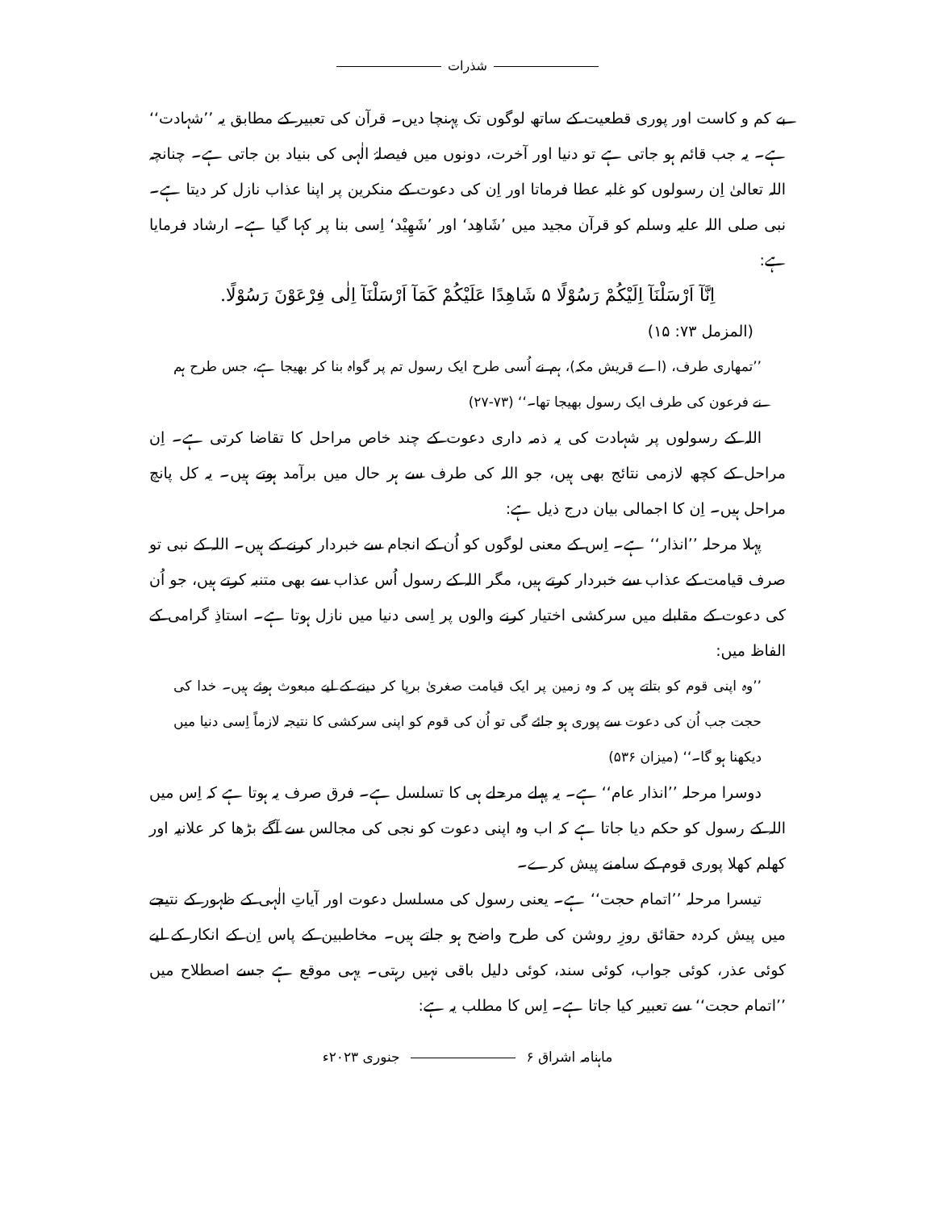شذرات
بے کم و کاست اور پوری قطعیت کے ساتھ لوگوں تک پہنچا دیں۔ قرآن کی تعبیر کے مطابق یہ ’’شہادت‘‘ ہے۔ یہ جب قائم ہو جاتی ہے تو دنیا اور آخرت، دونوں میں فیصلۂ الٰہی کی بنیاد بن جاتی ہے۔ چنانچہ اللہ تعالیٰ اِن رسولوں کو غلبہ عطا فرماتا اور اِن کی دعوت کے منکرین پر اپنا عذاب نازل کر دیتا ہے۔ نبی صلی اللہ علیہ وسلم کو قرآن مجید میں ’شَاهِد‘ اور ’شَهِيْد‘ اِسی بنا پر کہا گیا ہے۔ ارشاد فرمایا ہے:
اِنَّآ اَرْسَلْنَآ اِلَيْكُمْ رَسُوْلًا ۵ شَاهِدًا عَلَيْكُمْ كَمَآ اَرْسَلْنَآ اِلٰى فِرْعَوْنَ رَسُوْلًا.
(المزمل ۷۳: ۱۵)
’’تمھاری طرف، (اے قریش مکہ)، ہم نے اُسی طرح ایک رسول تم پر گواہ بنا کر بھیجا ہے، جس طرح ہم نے فرعون کی طرف ایک رسول بھیجا تھا۔‘‘ (۷۳-۲۷)
اللہ کے رسولوں پر شہادت کی یہ ذمہ داری دعوت کے چند خاص مراحل کا تقاضا کرتی ہے۔ اِن مراحل کے کچھ لازمی نتائج بھی ہیں، جو اللہ کی طرف سے ہر حال میں برآمد ہوتے ہیں۔ یہ کل پانچ مراحل ہیں۔ اِن کا اجمالی بیان درج ذیل ہے:
پہلا مرحلہ ’’انذار‘‘ ہے۔ اِس کے معنی لوگوں کو اُن کے انجام سے خبردار کرنے کے ہیں۔ اللہ کے نبی تو صرف قیامت کے عذاب سے خبردار کرتے ہیں، مگر اللہ کے رسول اُس عذاب سے بھی متنبہ کرتے ہیں، جو اُن کی دعوت کے مقابلے میں سرکشی اختیار کرنے والوں پر اِسی دنیا میں نازل ہوتا ہے۔ استاذِ گرامی کے الفاظ میں:
’’وہ اپنی قوم کو بتاتے ہیں کہ وہ زمین پر ایک قیامت صغریٰ برپا کر دینے کے لیے مبعوث ہوئے ہیں۔ خدا کی حجت جب اُن کی دعوت سے پوری ہو جائے گی تو اُن کی قوم کو اپنی سرکشی کا نتیجہ لازماً اِسی دنیا میں دیکھنا ہو گا۔‘‘ (میزان ۵۳۶)
دوسرا مرحلہ ’’انذار عام‘‘ ہے۔ یہ پہلے مرحلے ہی کا تسلسل ہے۔ فرق صرف یہ ہوتا ہے کہ اِس میں اللہ کے رسول کو حکم دیا جاتا ہے کہ اب وہ اپنی دعوت کو نجی کی مجالس سے آگے بڑھا کر علانیہ اور کھلم کھلا پوری قوم کے سامنے پیش کرے۔
تیسرا مرحلہ ’’اتمام حجت‘‘ ہے۔ یعنی رسول کی مسلسل دعوت اور آیاتِ الٰہی کے ظہور کے نتیجے میں پیش کردہ حقائق روزِ روشن کی طرح واضح ہو جاتے ہیں۔ مخاطبین کے پاس اِن کے انکار کے لیے کوئی عذر، کوئی جواب، کوئی سند، کوئی دلیل باقی نہیں رہتی۔ یہی موقع ہے جسے اصطلاح میں ’’اتمام حجت‘‘ سے تعبیر کیا جاتا ہے۔ اِس کا مطلب یہ ہے:
ماہنامہ اشراق ۶ جنوری ۲۰۲۳ء